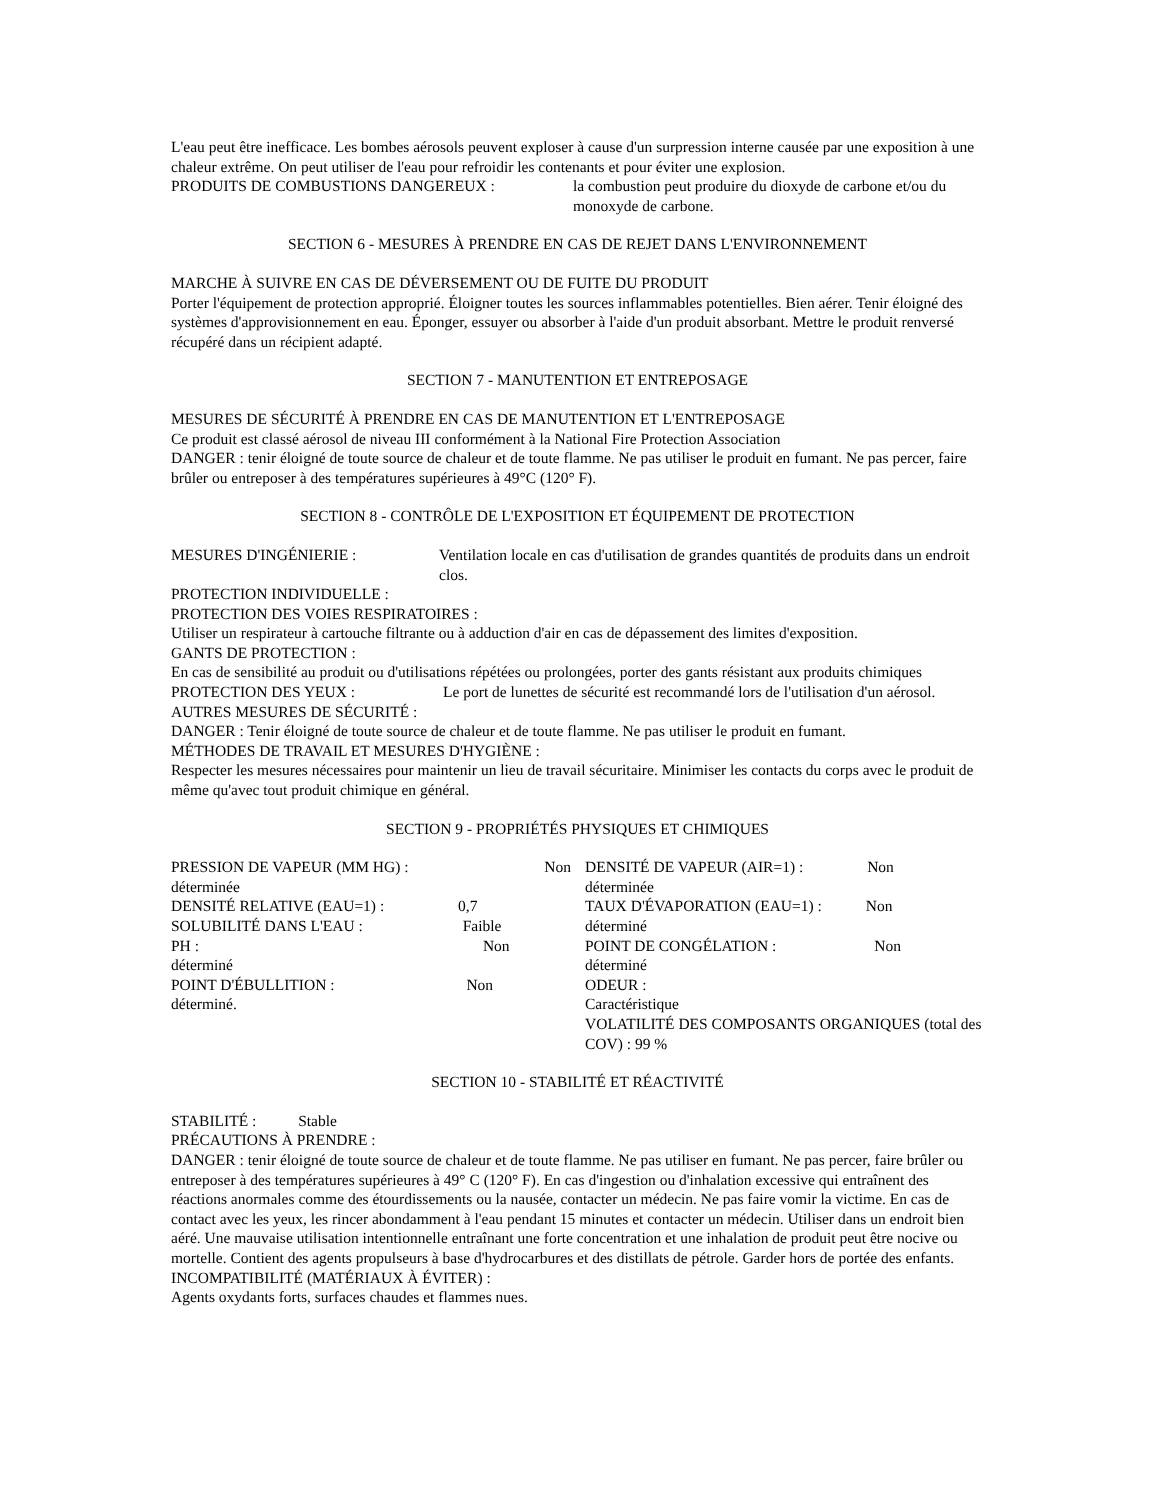L'eau peut être inefficace. Les bombes aérosols peuvent exploser à cause d'un surpression interne causée par une exposition à une chaleur extrême. On peut utiliser de l'eau pour refroidir les contenants et pour éviter une explosion.
PRODUITS DE COMBUSTIONS DANGEREUX : la combustion peut produire du dioxyde de carbone et/ou du monoxyde de carbone.
SECTION 6 - MESURES À PRENDRE EN CAS DE REJET DANS L'ENVIRONNEMENT
MARCHE À SUIVRE EN CAS DE DÉVERSEMENT OU DE FUITE DU PRODUIT
Porter l'équipement de protection approprié. Éloigner toutes les sources inflammables potentielles. Bien aérer. Tenir éloigné des systèmes d'approvisionnement en eau. Éponger, essuyer ou absorber à l'aide d'un produit absorbant. Mettre le produit renversé récupéré dans un récipient adapté.
SECTION 7 - MANUTENTION ET ENTREPOSAGE
MESURES DE SÉCURITÉ À PRENDRE EN CAS DE MANUTENTION ET L'ENTREPOSAGE
Ce produit est classé aérosol de niveau III conformément à la National Fire Protection Association
DANGER : tenir éloigné de toute source de chaleur et de toute flamme. Ne pas utiliser le produit en fumant. Ne pas percer, faire brûler ou entreposer à des températures supérieures à 49°C (120° F).
SECTION 8 - CONTRÔLE DE L'EXPOSITION ET ÉQUIPEMENT DE PROTECTION
MESURES D'INGÉNIERIE : Ventilation locale en cas d'utilisation de grandes quantités de produits dans un endroit clos.
PROTECTION INDIVIDUELLE :
PROTECTION DES VOIES RESPIRATOIRES :
Utiliser un respirateur à cartouche filtrante ou à adduction d'air en cas de dépassement des limites d'exposition.
GANTS DE PROTECTION :
En cas de sensibilité au produit ou d'utilisations répétées ou prolongées, porter des gants résistant aux produits chimiques
PROTECTION DES YEUX : Le port de lunettes de sécurité est recommandé lors de l'utilisation d'un aérosol.
AUTRES MESURES DE SÉCURITÉ :
DANGER : Tenir éloigné de toute source de chaleur et de toute flamme. Ne pas utiliser le produit en fumant.
MÉTHODES DE TRAVAIL ET MESURES D'HYGIÈNE :
Respecter les mesures nécessaires pour maintenir un lieu de travail sécuritaire. Minimiser les contacts du corps avec le produit de même qu'avec tout produit chimique en général.
SECTION 9 - PROPRIÉTÉS PHYSIQUES ET CHIMIQUES
PRESSION DE VAPEUR (MM HG) : Non
déterminée
DENSITÉ RELATIVE (EAU=1) : 0,7
SOLUBILITÉ DANS L'EAU : Faible
PH : Non
déterminé
POINT D'ÉBULLITION : Non
déterminé.
DENSITÉ DE VAPEUR (AIR=1) : Non
déterminée
TAUX D'ÉVAPORATION (EAU=1) : Non
déterminé
POINT DE CONGÉLATION : Non
déterminé
ODEUR :
Caractéristique
VOLATILITÉ DES COMPOSANTS ORGANIQUES (total des COV) : 99 %
SECTION 10 - STABILITÉ ET RÉACTIVITÉ
STABILITÉ : Stable
PRÉCAUTIONS À PRENDRE :
DANGER : tenir éloigné de toute source de chaleur et de toute flamme. Ne pas utiliser en fumant. Ne pas percer, faire brûler ou entreposer à des températures supérieures à 49° C (120° F). En cas d'ingestion ou d'inhalation excessive qui entraînent des réactions anormales comme des étourdissements ou la nausée, contacter un médecin. Ne pas faire vomir la victime. En cas de contact avec les yeux, les rincer abondamment à l'eau pendant 15 minutes et contacter un médecin. Utiliser dans un endroit bien aéré. Une mauvaise utilisation intentionnelle entraînant une forte concentration et une inhalation de produit peut être nocive ou mortelle. Contient des agents propulseurs à base d'hydrocarbures et des distillats de pétrole. Garder hors de portée des enfants.
INCOMPATIBILITÉ (MATÉRIAUX À ÉVITER) :
Agents oxydants forts, surfaces chaudes et flammes nues.